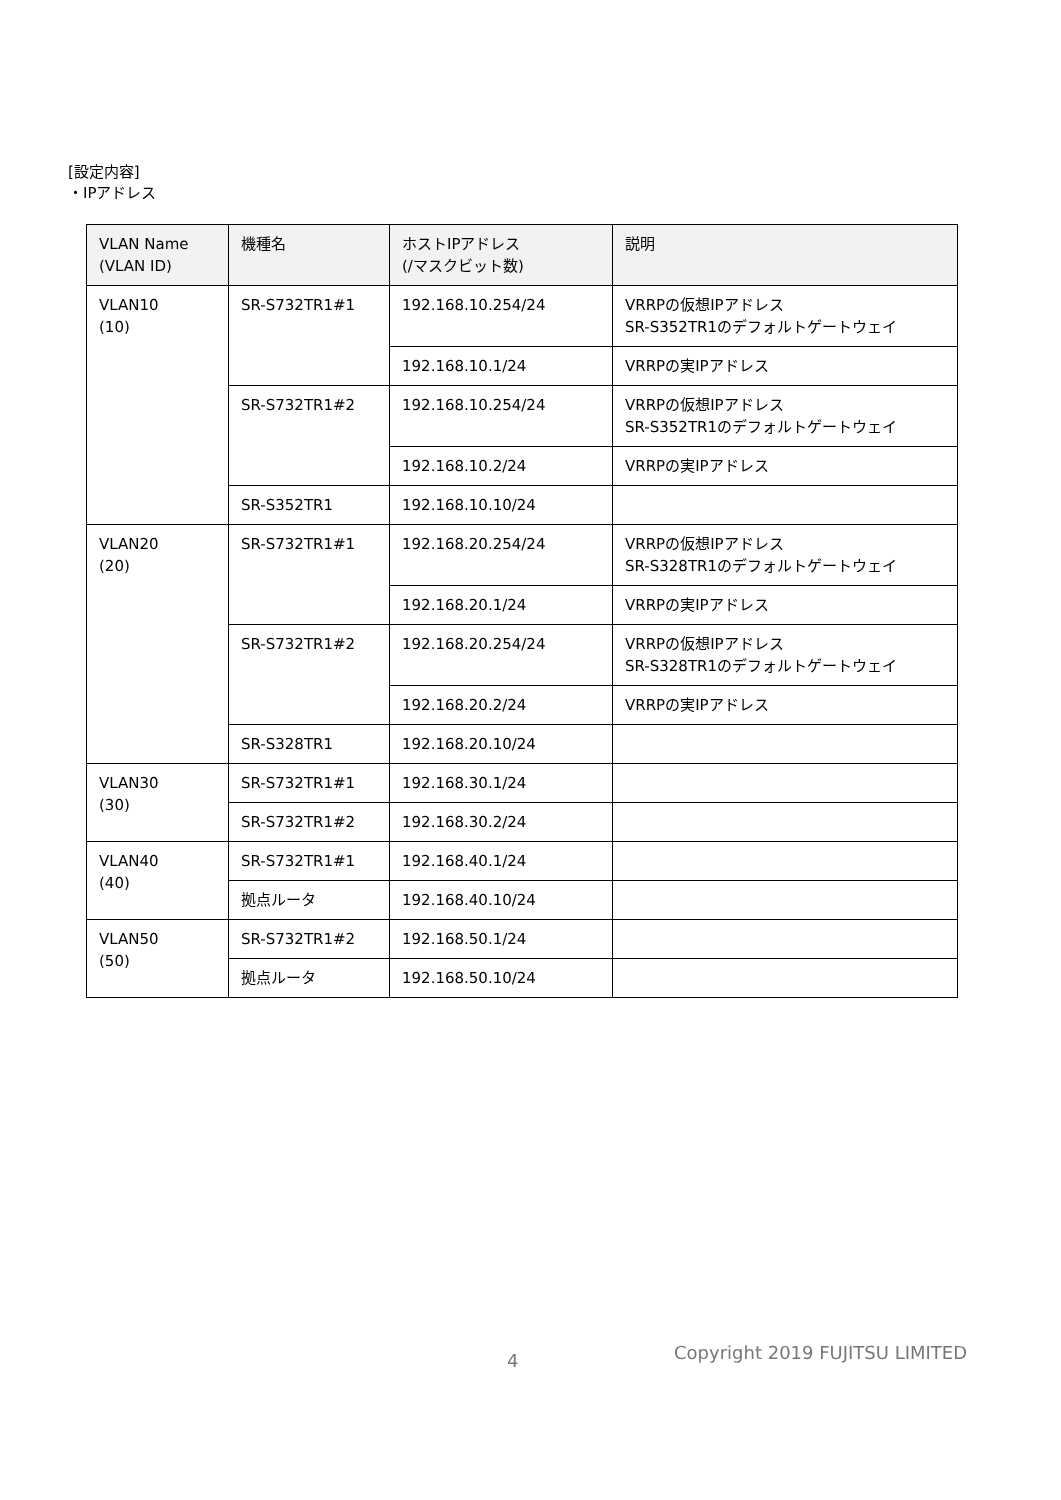[設定内容]
・IPアドレス
| VLAN Name (VLAN ID) | 機種名 | ホストIPアドレス (/マスクビット数) | 説明 |
| --- | --- | --- | --- |
| VLAN10 (10) | SR-S732TR1#1 | 192.168.10.254/24 | VRRPの仮想IPアドレス SR-S352TR1のデフォルトゲートウェイ |
| | | 192.168.10.1/24 | VRRPの実IPアドレス |
| | SR-S732TR1#2 | 192.168.10.254/24 | VRRPの仮想IPアドレス SR-S352TR1のデフォルトゲートウェイ |
| | | 192.168.10.2/24 | VRRPの実IPアドレス |
| | SR-S352TR1 | 192.168.10.10/24 | |
| VLAN20 (20) | SR-S732TR1#1 | 192.168.20.254/24 | VRRPの仮想IPアドレス SR-S328TR1のデフォルトゲートウェイ |
| | | 192.168.20.1/24 | VRRPの実IPアドレス |
| | SR-S732TR1#2 | 192.168.20.254/24 | VRRPの仮想IPアドレス SR-S328TR1のデフォルトゲートウェイ |
| | | 192.168.20.2/24 | VRRPの実IPアドレス |
| | SR-S328TR1 | 192.168.20.10/24 | |
| VLAN30 (30) | SR-S732TR1#1 | 192.168.30.1/24 | |
| | SR-S732TR1#2 | 192.168.30.2/24 | |
| VLAN40 (40) | SR-S732TR1#1 | 192.168.40.1/24 | |
| | 拠点ルータ | 192.168.40.10/24 | |
| VLAN50 (50) | SR-S732TR1#2 | 192.168.50.1/24 | |
| | 拠点ルータ | 192.168.50.10/24 | |
4 Copyright 2019 FUJITSU LIMITED